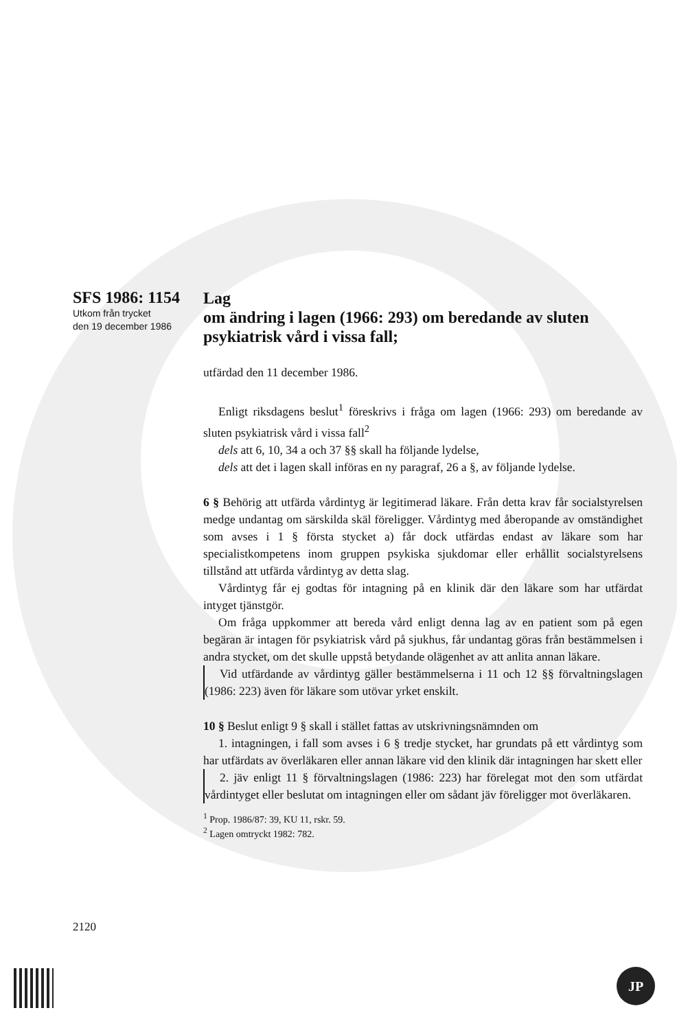SFS 1986: 1154
Utkom från trycket
den 19 december 1986
Lag
om ändring i lagen (1966: 293) om beredande av sluten psykiatrisk vård i vissa fall;
utfärdad den 11 december 1986.
Enligt riksdagens beslut<sup>1</sup> föreskrivs i fråga om lagen (1966: 293) om beredande av sluten psykiatrisk vård i vissa fall<sup>2</sup>
dels att 6, 10, 34 a och 37 §§ skall ha följande lydelse,
dels att det i lagen skall införas en ny paragraf, 26 a §, av följande lydelse.
6 § Behörig att utfärda vårdintyg är legitimerad läkare. Från detta krav får socialstyrelsen medge undantag om särskilda skäl föreligger. Vårdintyg med åberopande av omständighet som avses i 1 § första stycket a) får dock utfärdas endast av läkare som har specialistkompetens inom gruppen psykiska sjukdomar eller erhållit socialstyrelsens tillstånd att utfärda vårdintyg av detta slag.
Vårdintyg får ej godtas för intagning på en klinik där den läkare som har utfärdat intyget tjänstgör.
Om fråga uppkommer att bereda vård enligt denna lag av en patient som på egen begäran är intagen för psykiatrisk vård på sjukhus, får undantag göras från bestämmelsen i andra stycket, om det skulle uppstå betydande olägenhet av att anlita annan läkare.
Vid utfärdande av vårdintyg gäller bestämmelserna i 11 och 12 §§ förvaltningslagen (1986: 223) även för läkare som utövar yrket enskilt.
10 § Beslut enligt 9 § skall i stället fattas av utskrivningsnämnden om
1. intagningen, i fall som avses i 6 § tredje stycket, har grundats på ett vårdintyg som har utfärdats av överläkaren eller annan läkare vid den klinik där intagningen har skett eller
2. jäv enligt 11 § förvaltningslagen (1986: 223) har förelegat mot den som utfärdat vårdintyget eller beslutat om intagningen eller om sådant jäv föreligger mot överläkaren.
<sup>1</sup> Prop. 1986/87: 39, KU 11, rskr. 59.
<sup>2</sup> Lagen omtryckt 1982: 782.
2120
JP